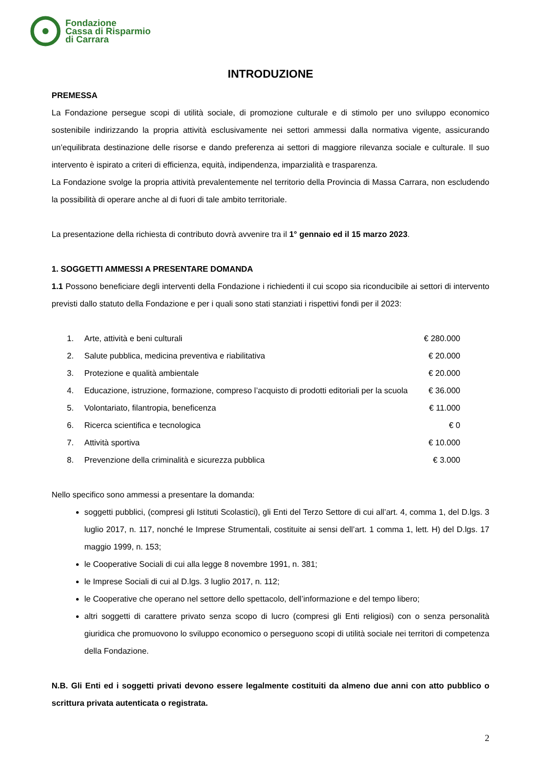Fondazione
Cassa di Risparmio
di Carrara
INTRODUZIONE
PREMESSA
La Fondazione persegue scopi di utilità sociale, di promozione culturale e di stimolo per uno sviluppo economico sostenibile indirizzando la propria attività esclusivamente nei settori ammessi dalla normativa vigente, assicurando un’equilibrata destinazione delle risorse e dando preferenza ai settori di maggiore rilevanza sociale e culturale. Il suo intervento è ispirato a criteri di efficienza, equità, indipendenza, imparzialità e trasparenza.
La Fondazione svolge la propria attività prevalentemente nel territorio della Provincia di Massa Carrara, non escludendo la possibilità di operare anche al di fuori di tale ambito territoriale.
La presentazione della richiesta di contributo dovrà avvenire tra il 1° gennaio ed il 15 marzo 2023.
1. SOGGETTI AMMESSI A PRESENTARE DOMANDA
1.1 Possono beneficiare degli interventi della Fondazione i richiedenti il cui scopo sia riconducibile ai settori di intervento previsti dallo statuto della Fondazione e per i quali sono stati stanziati i rispettivi fondi per il 2023:
| 1. | Arte, attività e beni culturali | € 280.000 |
| 2. | Salute pubblica, medicina preventiva e riabilitativa | € 20.000 |
| 3. | Protezione e qualità ambientale | € 20.000 |
| 4. | Educazione, istruzione, formazione, compreso l’acquisto di prodotti editoriali per la scuola | € 36.000 |
| 5. | Volontariato, filantropia, beneficenza | € 11.000 |
| 6. | Ricerca scientifica e tecnologica | € 0 |
| 7. | Attività sportiva | € 10.000 |
| 8. | Prevenzione della criminalità e sicurezza pubblica | € 3.000 |
Nello specifico sono ammessi a presentare la domanda:
soggetti pubblici, (compresi gli Istituti Scolastici), gli Enti del Terzo Settore di cui all’art. 4, comma 1, del D.lgs. 3 luglio 2017, n. 117, nonché le Imprese Strumentali, costituite ai sensi dell’art. 1 comma 1, lett. H) del D.lgs. 17 maggio 1999, n. 153;
le Cooperative Sociali di cui alla legge 8 novembre 1991, n. 381;
le Imprese Sociali di cui al D.lgs. 3 luglio 2017, n. 112;
le Cooperative che operano nel settore dello spettacolo, dell’informazione e del tempo libero;
altri soggetti di carattere privato senza scopo di lucro (compresi gli Enti religiosi) con o senza personalità giuridica che promuovono lo sviluppo economico o perseguono scopi di utilità sociale nei territori di competenza della Fondazione.
N.B. Gli Enti ed i soggetti privati devono essere legalmente costituiti da almeno due anni con atto pubblico o scrittura privata autenticata o registrata.
2